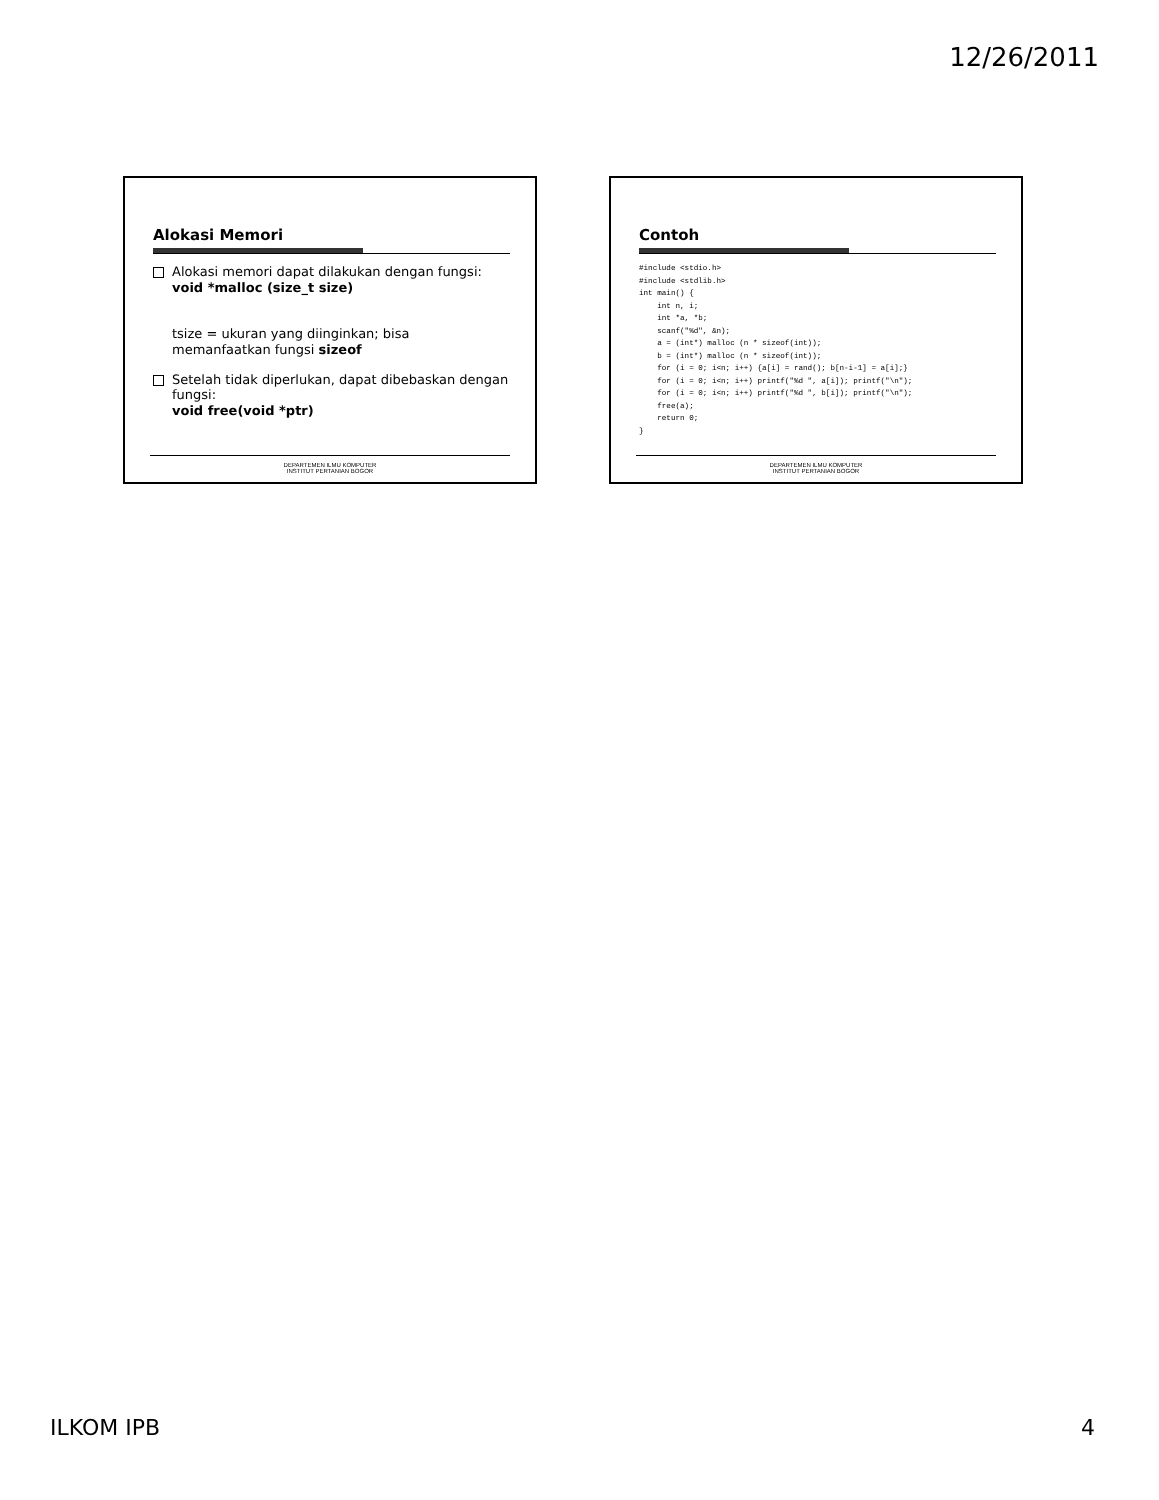12/26/2011
Alokasi Memori
Alokasi memori dapat dilakukan dengan fungsi:
void *malloc (size_t size)
tsize = ukuran yang diinginkan; bisa memanfaatkan fungsi sizeof
Setelah tidak diperlukan, dapat dibebaskan dengan fungsi:
void free(void *ptr)
DEPARTEMEN ILMU KOMPUTER
INSTITUT PERTANIAN BOGOR
Contoh
#include <stdio.h>
#include <stdlib.h>
int main() {
    int n, i;
    int *a, *b;
    scanf("%d", &n);
    a = (int*) malloc (n * sizeof(int));
    b = (int*) malloc (n * sizeof(int));
    for (i = 0; i<n; i++) {a[i] = rand(); b[n-i-1] = a[i];}
    for (i = 0; i<n; i++) printf("%d ", a[i]); printf("\n");
    for (i = 0; i<n; i++) printf("%d ", b[i]); printf("\n");
    free(a);
    return 0;
}
DEPARTEMEN ILMU KOMPUTER
INSTITUT PERTANIAN BOGOR
ILKOM IPB 4